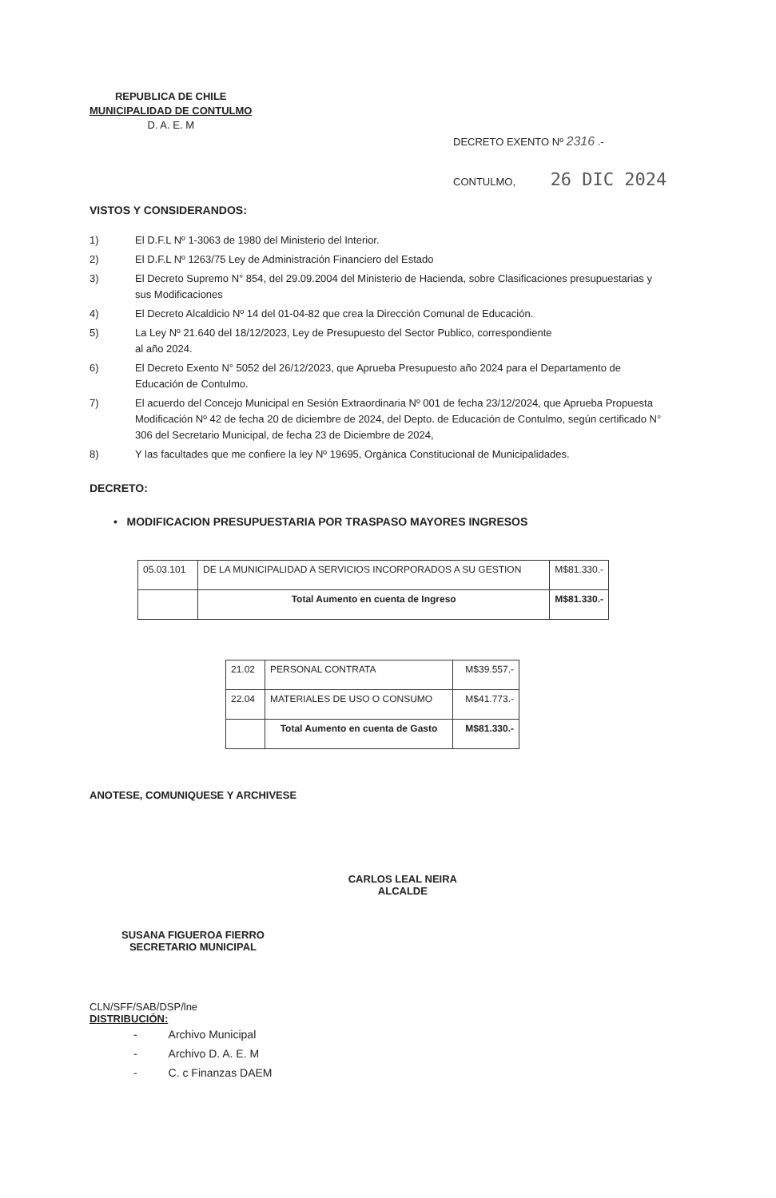REPUBLICA DE CHILE
MUNICIPALIDAD DE CONTULMO
D. A. E. M
DECRETO EXENTO Nº 2316 .-
CONTULMO, 26 DIC 2024
VISTOS Y CONSIDERANDOS:
1) El D.F.L Nº 1-3063 de 1980 del Ministerio del Interior.
2) El D.F.L Nº 1263/75 Ley de Administración Financiero del Estado
3) El Decreto Supremo N° 854, del 29.09.2004 del Ministerio de Hacienda, sobre Clasificaciones presupuestarias y sus Modificaciones
4) El Decreto Alcaldicio Nº 14 del 01-04-82 que crea la Dirección Comunal de Educación.
5) La Ley Nº 21.640 del 18/12/2023, Ley de Presupuesto del Sector Publico, correspondiente
al año 2024.
6) El Decreto Exento N° 5052 del 26/12/2023, que Aprueba Presupuesto año 2024 para el Departamento de Educación de Contulmo.
7) El acuerdo del Concejo Municipal en Sesión Extraordinaria Nº 001 de fecha 23/12/2024, que Aprueba Propuesta Modificación Nº 42 de fecha 20 de diciembre de 2024, del Depto. de Educación de Contulmo, según certificado N° 306 del Secretario Municipal, de fecha 23 de Diciembre de 2024,
8) Y las facultades que me confiere la ley Nº 19695, Orgánica Constitucional de Municipalidades.
DECRETO:
• MODIFICACION PRESUPUESTARIA POR TRASPASO MAYORES INGRESOS
| 05.03.101 | DE LA MUNICIPALIDAD A SERVICIOS INCORPORADOS A SU GESTION | M$81.330.- |
| | Total Aumento en cuenta de Ingreso | M$81.330.- |
| 21.02 | PERSONAL CONTRATA | M$39.557.- |
| 22.04 | MATERIALES DE USO O CONSUMO | M$41.773.- |
| | Total Aumento en cuenta de Gasto | M$81.330.- |
ANOTESE, COMUNIQUESE Y ARCHIVESE
SUSANA FIGUEROA FIERRO
SECRETARIO MUNICIPAL
CARLOS LEAL NEIRA
ALCALDE
CLN/SFF/SAB/DSP/lne
DISTRIBUCIÓN:
- Archivo Municipal
- Archivo D. A. E. M
- C. c Finanzas DAEM